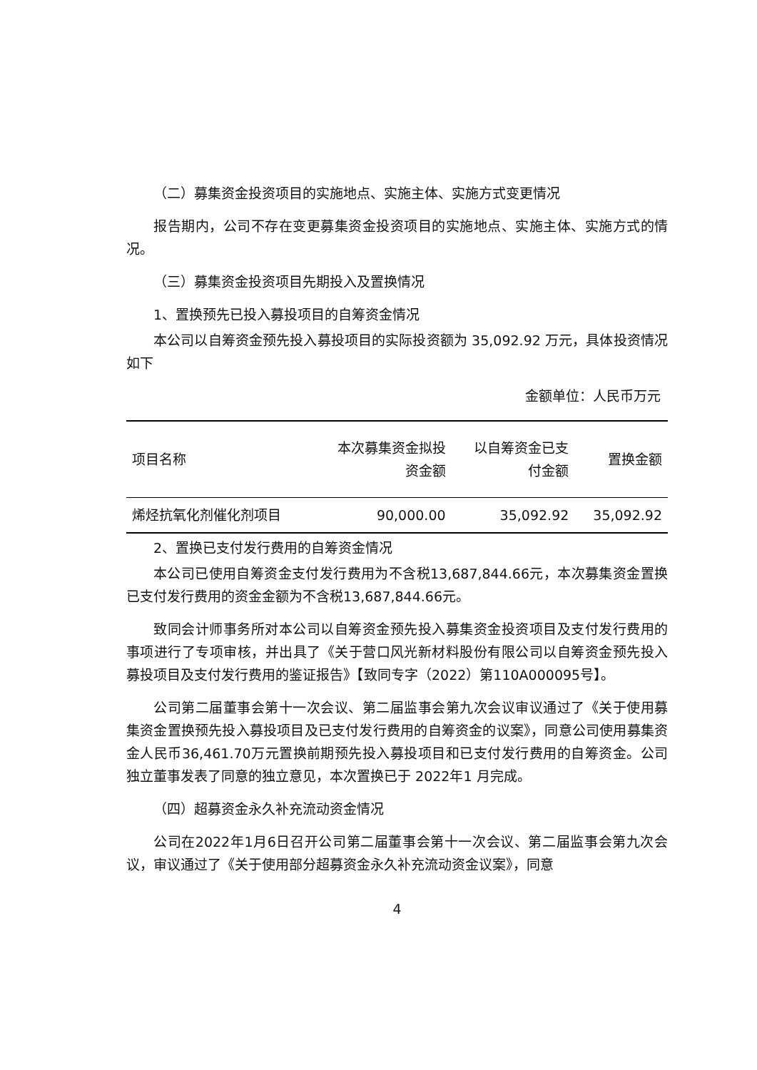（二）募集资金投资项目的实施地点、实施主体、实施方式变更情况
报告期内，公司不存在变更募集资金投资项目的实施地点、实施主体、实施方式的情况。
（三）募集资金投资项目先期投入及置换情况
1、置换预先已投入募投项目的自筹资金情况
本公司以自筹资金预先投入募投项目的实际投资额为 35,092.92 万元，具体投资情况如下
金额单位：人民币万元
| 项目名称 | 本次募集资金拟投 资金额 | 以自筹资金已支 付金额 | 置换金额 |
| --- | --- | --- | --- |
| 烯烃抗氧化剂催化剂项目 | 90,000.00 | 35,092.92 | 35,092.92 |
2、置换已支付发行费用的自筹资金情况
本公司已使用自筹资金支付发行费用为不含税13,687,844.66元，本次募集资金置换已支付发行费用的资金金额为不含税13,687,844.66元。
致同会计师事务所对本公司以自筹资金预先投入募集资金投资项目及支付发行费用的事项进行了专项审核，并出具了《关于营口风光新材料股份有限公司以自筹资金预先投入募投项目及支付发行费用的鉴证报告》【致同专字（2022）第110A000095号】。
公司第二届董事会第十一次会议、第二届监事会第九次会议审议通过了《关于使用募集资金置换预先投入募投项目及已支付发行费用的自筹资金的议案》，同意公司使用募集资金人民币36,461.70万元置换前期预先投入募投项目和已支付发行费用的自筹资金。公司独立董事发表了同意的独立意见，本次置换已于 2022年1 月完成。
（四）超募资金永久补充流动资金情况
公司在2022年1月6日召开公司第二届董事会第十一次会议、第二届监事会第九次会议，审议通过了《关于使用部分超募资金永久补充流动资金议案》，同意
4